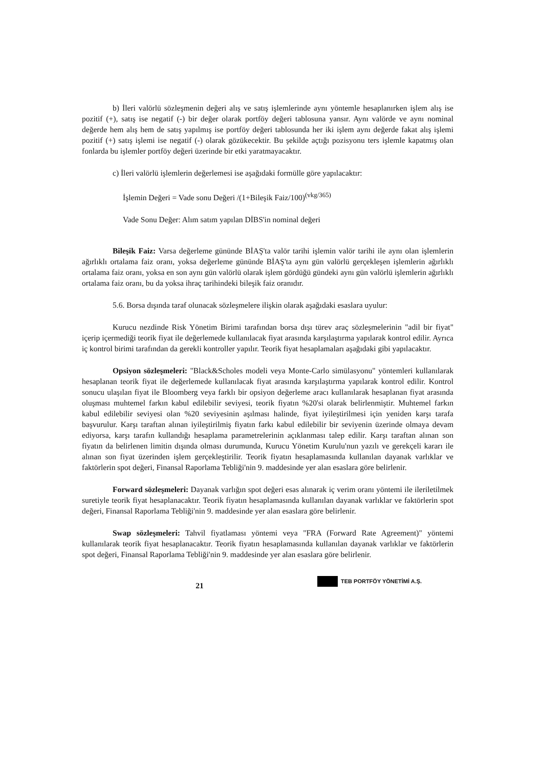b) İleri valörlü sözleşmenin değeri alış ve satış işlemlerinde aynı yöntemle hesaplanırken işlem alış ise pozitif (+), satış ise negatif (-) bir değer olarak portföy değeri tablosuna yansır. Aynı valörde ve aynı nominal değerde hem alış hem de satış yapılmış ise portföy değeri tablosunda her iki işlem aynı değerde fakat alış işlemi pozitif (+) satış işlemi ise negatif (-) olarak gözükecektir. Bu şekilde açtığı pozisyonu ters işlemle kapatmış olan fonlarda bu işlemler portföy değeri üzerinde bir etki yaratmayacaktır.
c) İleri valörlü işlemlerin değerlemesi ise aşağıdaki formülle göre yapılacaktır:
İşlemin Değeri = Vade sonu Değeri /(1+Bileşik Faiz/100)<sup>(vkg/365)</sup>
Vade Sonu Değer: Alım satım yapılan DİBS'in nominal değeri
Bileşik Faiz: Varsa değerleme gününde BİAŞ'ta valör tarihi işlemin valör tarihi ile aynı olan işlemlerin ağırlıklı ortalama faiz oranı, yoksa değerleme gününde BİAŞ'ta aynı gün valörlü gerçekleşen işlemlerin ağırlıklı ortalama faiz oranı, yoksa en son aynı gün valörlü olarak işlem gördüğü gündeki aynı gün valörlü işlemlerin ağırlıklı ortalama faiz oranı, bu da yoksa ihraç tarihindeki bileşik faiz oranıdır.
5.6. Borsa dışında taraf olunacak sözleşmelere ilişkin olarak aşağıdaki esaslara uyulur:
Kurucu nezdinde Risk Yönetim Birimi tarafından borsa dışı türev araç sözleşmelerinin "adil bir fiyat" içerip içermediği teorik fiyat ile değerlemede kullanılacak fiyat arasında karşılaştırma yapılarak kontrol edilir. Ayrıca iç kontrol birimi tarafından da gerekli kontroller yapılır. Teorik fiyat hesaplamaları aşağıdaki gibi yapılacaktır.
Opsiyon sözleşmeleri: "Black&Scholes modeli veya Monte-Carlo simülasyonu" yöntemleri kullanılarak hesaplanan teorik fiyat ile değerlemede kullanılacak fiyat arasında karşılaştırma yapılarak kontrol edilir. Kontrol sonucu ulaşılan fiyat ile Bloomberg veya farklı bir opsiyon değerleme aracı kullanılarak hesaplanan fiyat arasında oluşması muhtemel farkın kabul edilebilir seviyesi, teorik fiyatın %20'si olarak belirlenmiştir. Muhtemel farkın kabul edilebilir seviyesi olan %20 seviyesinin aşılması halinde, fiyat iyileştirilmesi için yeniden karşı tarafa başvurulur. Karşı taraftan alınan iyileştirilmiş fiyatın farkı kabul edilebilir bir seviyenin üzerinde olmaya devam ediyorsa, karşı tarafın kullandığı hesaplama parametrelerinin açıklanması talep edilir. Karşı taraftan alınan son fiyatın da belirlenen limitin dışında olması durumunda, Kurucu Yönetim Kurulu'nun yazılı ve gerekçeli kararı ile alınan son fiyat üzerinden işlem gerçekleştirilir. Teorik fiyatın hesaplamasında kullanılan dayanak varlıklar ve faktörlerin spot değeri, Finansal Raporlama Tebliği'nin 9. maddesinde yer alan esaslara göre belirlenir.
Forward sözleşmeleri: Dayanak varlığın spot değeri esas alınarak iç verim oranı yöntemi ile ileriletilmek suretiyle teorik fiyat hesaplanacaktır. Teorik fiyatın hesaplamasında kullanılan dayanak varlıklar ve faktörlerin spot değeri, Finansal Raporlama Tebliği'nin 9. maddesinde yer alan esaslara göre belirlenir.
Swap sözleşmeleri: Tahvil fiyatlaması yöntemi veya "FRA (Forward Rate Agreement)" yöntemi kullanılarak teorik fiyat hesaplanacaktır. Teorik fiyatın hesaplamasında kullanılan dayanak varlıklar ve faktörlerin spot değeri, Finansal Raporlama Tebliği'nin 9. maddesinde yer alan esaslara göre belirlenir.
TEB PORTFÖY YÖNETİMİ A.Ş.
21